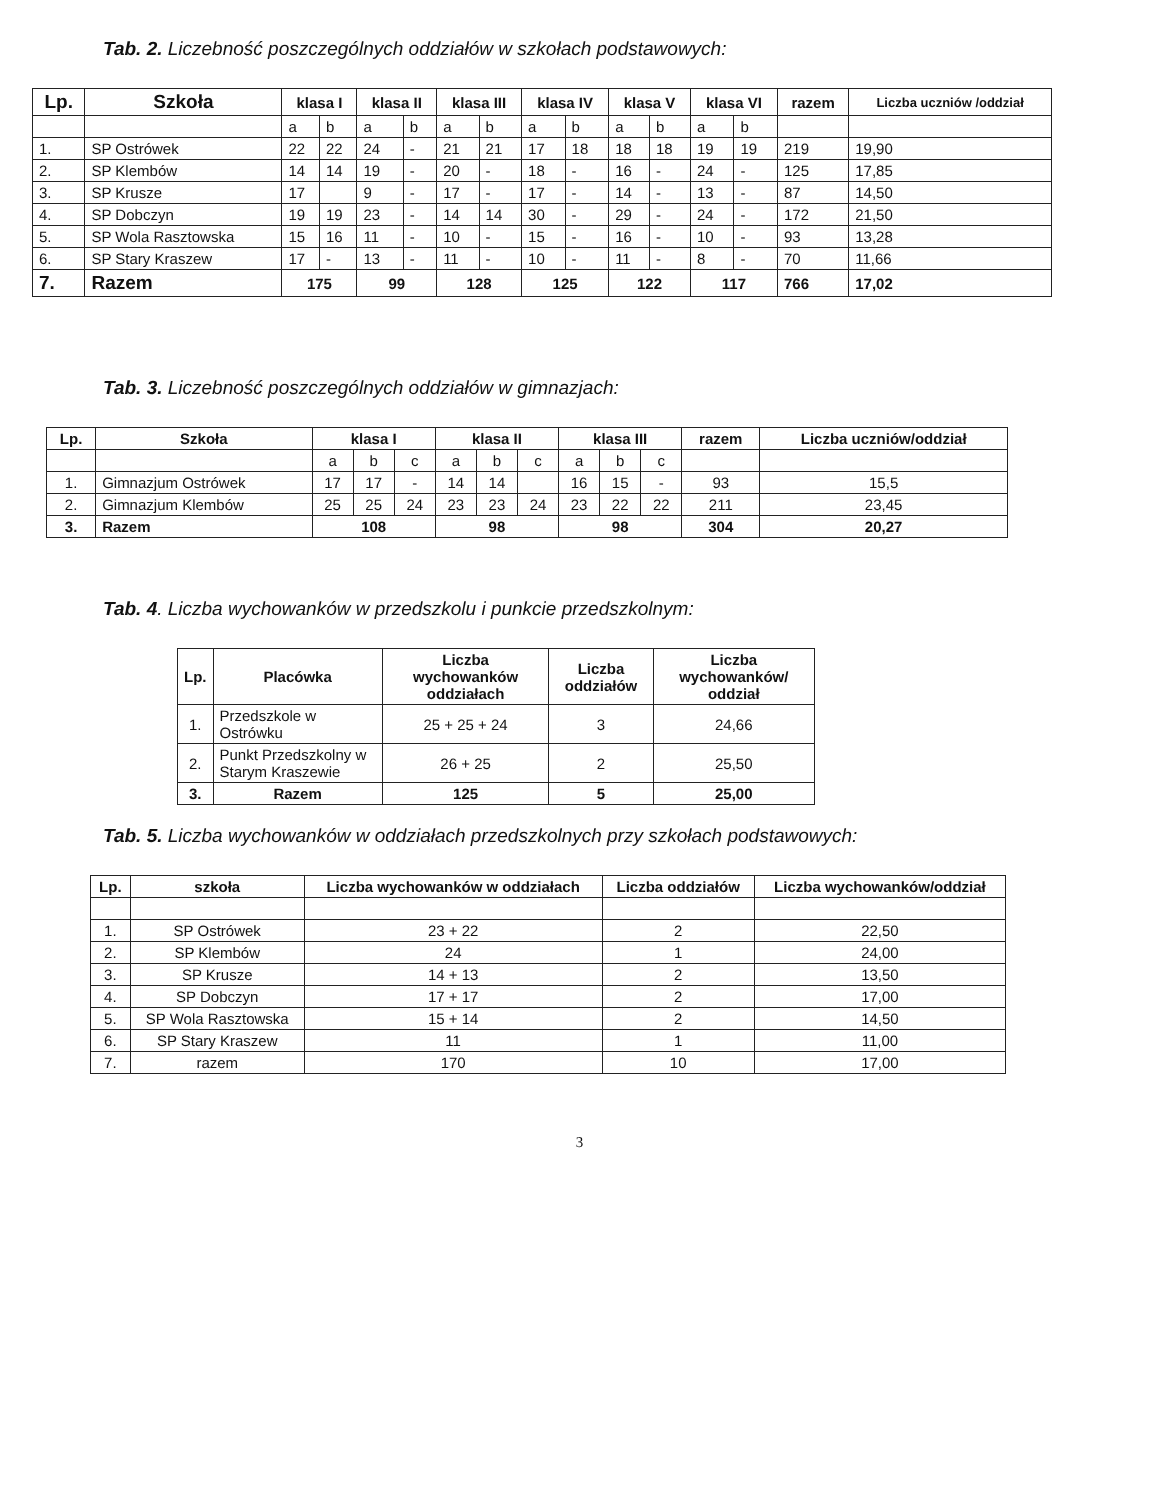Tab. 2. Liczebność poszczególnych oddziałów w szkołach podstawowych:
| Lp. | Szkoła | klasa I | | klasa II | | klasa III | | klasa IV | | klasa V | | klasa VI | | razem | Liczba uczniów /oddział |
| --- | --- | --- | --- | --- | --- | --- | --- | --- | --- | --- | --- | --- | --- | --- | --- |
| | | a | b | a | b | a | b | a | b | a | b | a | b | | |
| 1. | SP Ostrówek | 22 | 22 | 24 | - | 21 | 21 | 17 | 18 | 18 | 18 | 19 | 19 | 219 | 19,90 |
| 2. | SP Klembów | 14 | 14 | 19 | - | 20 | - | 18 | - | 16 | - | 24 | - | 125 | 17,85 |
| 3. | SP Krusze | 17 | | 9 | - | 17 | - | 17 | - | 14 | - | 13 | - | 87 | 14,50 |
| 4. | SP Dobczyn | 19 | 19 | 23 | - | 14 | 14 | 30 | - | 29 | - | 24 | - | 172 | 21,50 |
| 5. | SP Wola Rasztowska | 15 | 16 | 11 | - | 10 | - | 15 | - | 16 | - | 10 | - | 93 | 13,28 |
| 6. | SP Stary Kraszew | 17 | - | 13 | - | 11 | - | 10 | - | 11 | - | 8 | - | 70 | 11,66 |
| 7. | Razem | 175 | | 99 | | 128 | | 125 | | 122 | | 117 | | 766 | 17,02 |
Tab. 3. Liczebność poszczególnych oddziałów w gimnazjach:
| Lp. | Szkoła | klasa I | | | klasa II | | | klasa III | | | razem | Liczba uczniów/oddział |
| --- | --- | --- | --- | --- | --- | --- | --- | --- | --- | --- | --- | --- |
| | | a | b | c | a | b | c | a | b | c | | |
| 1. | Gimnazjum Ostrówek | 17 | 17 | - | 14 | 14 | | 16 | 15 | - | 93 | 15,5 |
| 2. | Gimnazjum Klembów | 25 | 25 | 24 | 23 | 23 | 24 | 23 | 22 | 22 | 211 | 23,45 |
| 3. | Razem | 108 | | | 98 | | | 98 | | | 304 | 20,27 |
Tab. 4. Liczba wychowanków w przedszkolu i punkcie przedszkolnym:
| Lp. | Placówka | Liczba wychowanków oddziałach | Liczba oddziałów | Liczba wychowanków/ oddział |
| --- | --- | --- | --- | --- |
| 1. | Przedszkole w Ostrówku | 25 + 25 + 24 | 3 | 24,66 |
| 2. | Punkt Przedszkolny w Starym Kraszewie | 26 + 25 | 2 | 25,50 |
| 3. | Razem | 125 | 5 | 25,00 |
Tab. 5. Liczba wychowanków w oddziałach przedszkolnych przy szkołach podstawowych:
| Lp. | szkoła | Liczba wychowanków w oddziałach | Liczba oddziałów | Liczba wychowanków/oddział |
| --- | --- | --- | --- | --- |
| 1. | SP Ostrówek | 23 + 22 | 2 | 22,50 |
| 2. | SP Klembów | 24 | 1 | 24,00 |
| 3. | SP Krusze | 14 + 13 | 2 | 13,50 |
| 4. | SP Dobczyn | 17 + 17 | 2 | 17,00 |
| 5. | SP Wola Rasztowska | 15 + 14 | 2 | 14,50 |
| 6. | SP Stary Kraszew | 11 | 1 | 11,00 |
| 7. | razem | 170 | 10 | 17,00 |
3